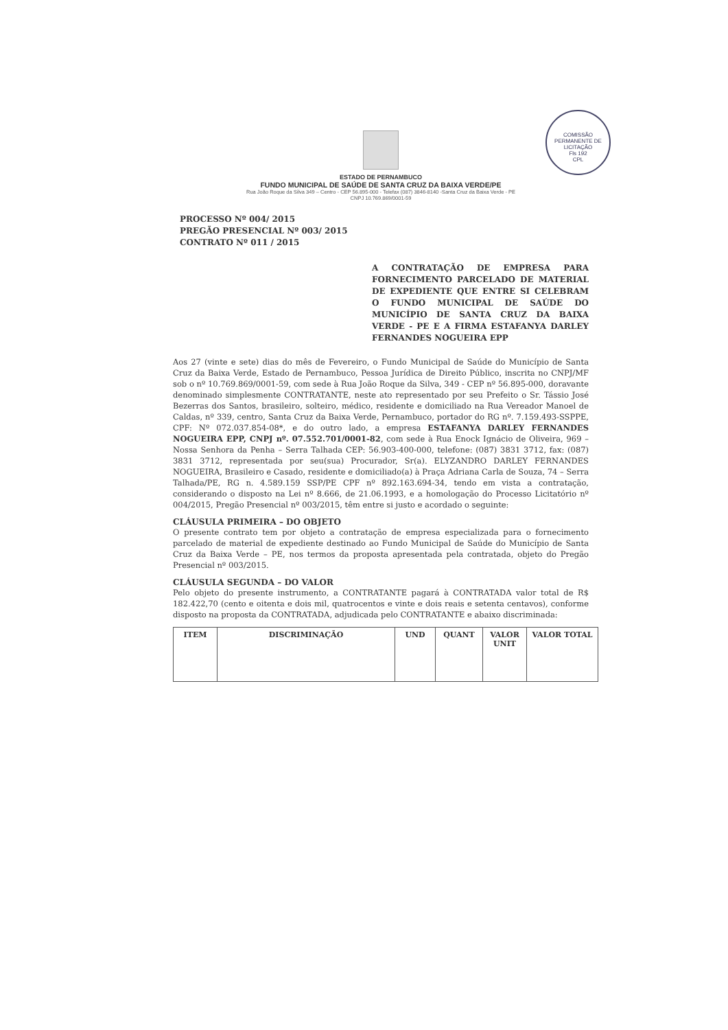COMISSÃO PERMANENTE DE LICITAÇÃO
Fls 192
CPL
ESTADO DE PERNAMBUCO
FUNDO MUNICIPAL DE SAÚDE DE SANTA CRUZ DA BAIXA VERDE/PE
Rua João Roque da Silva 349 – Centro - CEP 56.895-000 - Telefax (087) 3846-8140 -Santa Cruz da Baixa Verde - PE
CNPJ 10.769.869/0001-59
PROCESSO Nº 004/ 2015
PREGÃO PRESENCIAL Nº 003/ 2015
CONTRATO Nº 011 / 2015
A CONTRATAÇÃO DE EMPRESA PARA FORNECIMENTO PARCELADO DE MATERIAL DE EXPEDIENTE QUE ENTRE SI CELEBRAM O FUNDO MUNICIPAL DE SAÚDE DO MUNICÍPIO DE SANTA CRUZ DA BAIXA VERDE - PE E A FIRMA ESTAFANYA DARLEY FERNANDES NOGUEIRA EPP
Aos 27 (vinte e sete) dias do mês de Fevereiro, o Fundo Municipal de Saúde do Município de Santa Cruz da Baixa Verde, Estado de Pernambuco, Pessoa Jurídica de Direito Público, inscrita no CNPJ/MF sob o nº 10.769.869/0001-59, com sede à Rua João Roque da Silva, 349 - CEP nº 56.895-000, doravante denominado simplesmente CONTRATANTE, neste ato representado por seu Prefeito o Sr. Tássio José Bezerras dos Santos, brasileiro, solteiro, médico, residente e domiciliado na Rua Vereador Manoel de Caldas, nº 339, centro, Santa Cruz da Baixa Verde, Pernambuco, portador do RG nº. 7.159.493-SSPPE, CPF: Nº 072.037.854-08*, e do outro lado, a empresa ESTAFANYA DARLEY FERNANDES NOGUEIRA EPP, CNPJ nº. 07.552.701/0001-82, com sede à Rua Enock Ignácio de Oliveira, 969 – Nossa Senhora da Penha – Serra Talhada CEP: 56.903-400-000, telefone: (087) 3831 3712, fax: (087) 3831 3712, representada por seu(sua) Procurador, Sr(a). ELYZANDRO DARLEY FERNANDES NOGUEIRA, Brasileiro e Casado, residente e domiciliado(a) à Praça Adriana Carla de Souza, 74 – Serra Talhada/PE, RG n. 4.589.159 SSP/PE CPF nº 892.163.694-34, tendo em vista a contratação, considerando o disposto na Lei nº 8.666, de 21.06.1993, e a homologação do Processo Licitatório nº 004/2015, Pregão Presencial nº 003/2015, têm entre si justo e acordado o seguinte:
CLÁUSULA PRIMEIRA – DO OBJETO
O presente contrato tem por objeto a contratação de empresa especializada para o fornecimento parcelado de material de expediente destinado ao Fundo Municipal de Saúde do Município de Santa Cruz da Baixa Verde – PE, nos termos da proposta apresentada pela contratada, objeto do Pregão Presencial nº 003/2015.
CLÁUSULA SEGUNDA – DO VALOR
Pelo objeto do presente instrumento, a CONTRATANTE pagará à CONTRATADA valor total de R$ 182.422,70 (cento e oitenta e dois mil, quatrocentos e vinte e dois reais e setenta centavos), conforme disposto na proposta da CONTRATADA, adjudicada pelo CONTRATANTE e abaixo discriminada:
| ITEM | DISCRIMINAÇÃO | UND | QUANT | VALOR UNIT | VALOR TOTAL |
| --- | --- | --- | --- | --- | --- |